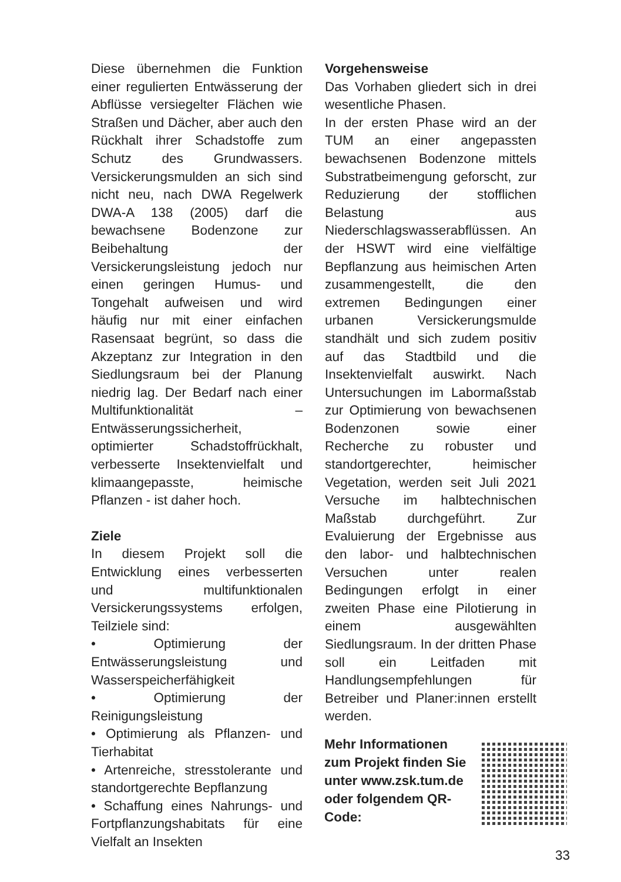Diese übernehmen die Funktion einer regulierten Entwässerung der Abflüsse versiegelter Flächen wie Straßen und Dächer, aber auch den Rückhalt ihrer Schadstoffe zum Schutz des Grundwassers. Versickerungsmulden an sich sind nicht neu, nach DWA Regelwerk DWA-A 138 (2005) darf die bewachsene Bodenzone zur Beibehaltung der Versickerungsleistung jedoch nur einen geringen Humus- und Tongehalt aufweisen und wird häufig nur mit einer einfachen Rasensaat begrünt, so dass die Akzeptanz zur Integration in den Siedlungsraum bei der Planung niedrig lag. Der Bedarf nach einer Multifunktionalität – Entwässerungssicherheit, optimierter Schadstoffrückhalt, verbesserte Insektenvielfalt und klimaangepasste, heimische Pflanzen - ist daher hoch.
Ziele
In diesem Projekt soll die Entwicklung eines verbesserten und multifunktionalen Versickerungssystems erfolgen, Teilziele sind:
• Optimierung der Entwässerungsleistung und Wasserspeicherfähigkeit
• Optimierung der Reinigungsleistung
• Optimierung als Pflanzen- und Tierhabitat
• Artenreiche, stresstolerante und standortgerechte Bepflanzung
• Schaffung eines Nahrungs- und Fortpflanzungshabitats für eine Vielfalt an Insekten
Vorgehensweise
Das Vorhaben gliedert sich in drei wesentliche Phasen.
In der ersten Phase wird an der TUM an einer angepassten bewachsenen Bodenzone mittels Substratbeimengung geforscht, zur Reduzierung der stofflichen Belastung aus Niederschlagswasserabflüssen. An der HSWT wird eine vielfältige Bepflanzung aus heimischen Arten zusammengestellt, die den extremen Bedingungen einer urbanen Versickerungsmulde standhält und sich zudem positiv auf das Stadtbild und die Insektenvielfalt auswirkt. Nach Untersuchungen im Labormaßstab zur Optimierung von bewachsenen Bodenzonen sowie einer Recherche zu robuster und standortgerechter, heimischer Vegetation, werden seit Juli 2021 Versuche im halbtechnischen Maßstab durchgeführt. Zur Evaluierung der Ergebnisse aus den labor- und halbtechnischen Versuchen unter realen Bedingungen erfolgt in einer zweiten Phase eine Pilotierung in einem ausgewählten Siedlungsraum. In der dritten Phase soll ein Leitfaden mit Handlungsempfehlungen für Betreiber und Planer:innen erstellt werden.
Mehr Informationen zum Projekt finden Sie unter www.zsk.tum.de oder folgendem QR-Code:
33